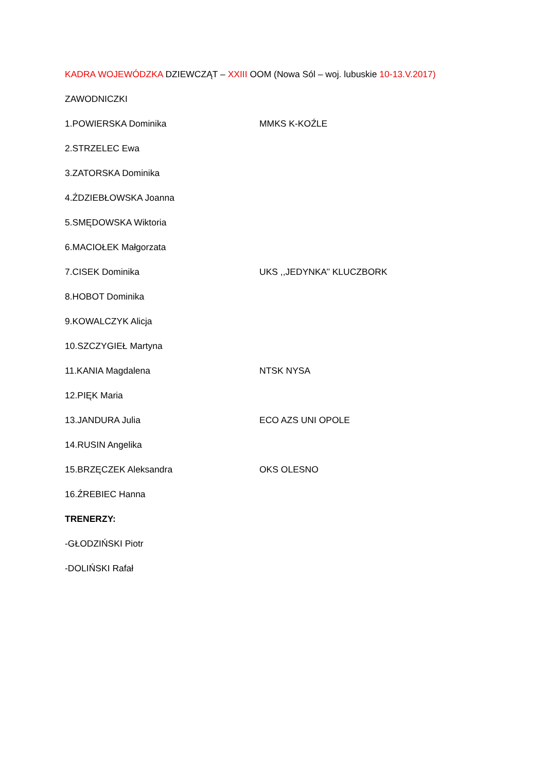KADRA WOJEWÓDZKA DZIEWCZĄT – XXIII OOM (Nowa Sól – woj. lubuskie 10-13.V.2017)
ZAWODNICZKI
1.POWIERSKA Dominika MMKS K-KOŹLE
2.STRZELEC Ewa
3.ZATORSKA Dominika
4.ŹDZIEBŁOWSKA Joanna
5.SMĘDOWSKA Wiktoria
6.MACIOŁEK Małgorzata
7.CISEK Dominika UKS ,,JEDYNKA’’ KLUCZBORK
8.HOBOT Dominika
9.KOWALCZYK Alicja
10.SZCZYGIEŁ Martyna
11.KANIA Magdalena NTSK NYSA
12.PIĘK Maria
13.JANDURA Julia ECO AZS UNI OPOLE
14.RUSIN Angelika
15.BRZĘCZEK Aleksandra OKS OLESNO
16.ŹREBIEC Hanna
TRENERZY:
-GŁODZIŃSKI Piotr
-DOLIŃSKI Rafał